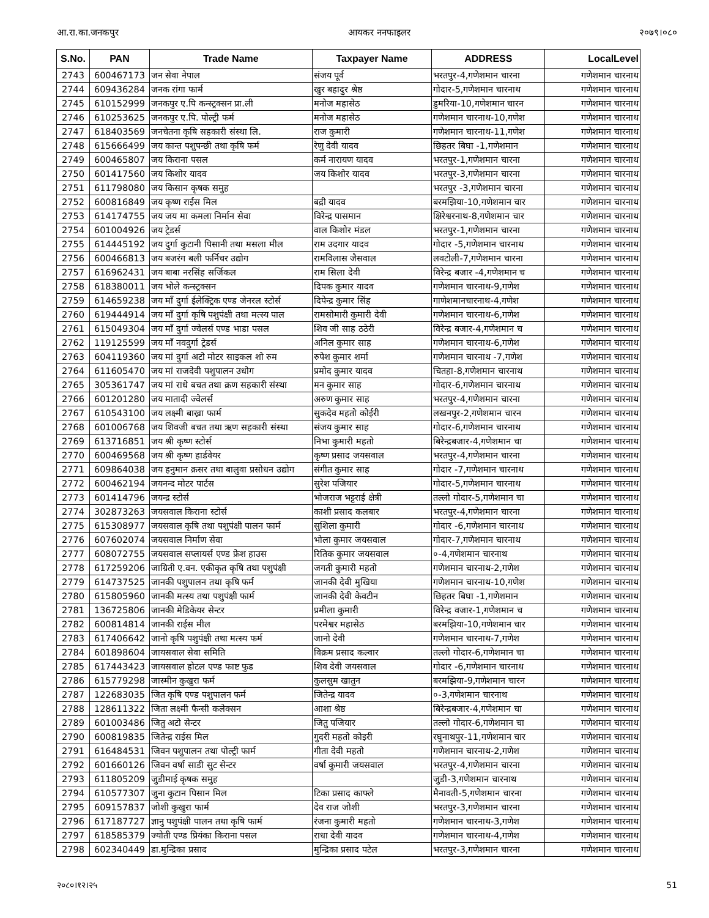आ.रा.का.जनकपुर आयकर ननफाइलर २०७९।०८०
| S.No. | PAN | Trade Name | Taxpayer Name | ADDRESS | LocalLevel |
| --- | --- | --- | --- | --- | --- |
| 2743 | 600467173 | जन सेवा नेपाल | संजय पूर्व | भरतपुर-4,गणेशमान चारना | गणेशमान चारनाथ |
| 2744 | 609436284 | जनक रांगा फार्म | खुर बहादुर श्रेष्ठ | गोदार-5,गणेशमान चारनाथ | गणेशमान चारनाथ |
| 2745 | 610152999 | जनकपुर ए.पि कन्स्ट्रक्सन प्रा.ली | मनोज महासेठ | डुमरिया-10,गणेशमान चारन | गणेशमान चारनाथ |
| 2746 | 610253625 | जनकपुर ए.पि. पोल्ट्री फर्म | मनोज महासेठ | गणेशमान चारनाथ-10,गणेश | गणेशमान चारनाथ |
| 2747 | 618403569 | जनचेतना कृषि सहकारी संस्था लि. | राज कुमारी | गणेशमान चारनाथ-11,गणेश | गणेशमान चारनाथ |
| 2748 | 615666499 | जय कान्त पशुपन्छी तथा कृषि फर्म | रेणु देवी यादव | छिहतर बिघा -1,गणेशमान | गणेशमान चारनाथ |
| 2749 | 600465807 | जय किराना पसल | कर्म नारायण यादव | भरतपुर-1,गणेशमान चारना | गणेशमान चारनाथ |
| 2750 | 601417560 | जय किशोर यादव | जय किशोर यादव | भरतपुर-3,गणेशमान चारना | गणेशमान चारनाथ |
| 2751 | 611798080 | जय किसान कृषक समुह | | भरतपुर -3,गणेशमान चारना | गणेशमान चारनाथ |
| 2752 | 600816849 | जय कृष्ण राईस मिल | बद्री यादव | बरमझिया-10,गणेशमान चार | गणेशमान चारनाथ |
| 2753 | 614174755 | जय जय मा कमला निर्मान सेवा | विरेन्द्र पासमान | क्षिरेश्वरनाथ-8,गणेशमान चार | गणेशमान चारनाथ |
| 2754 | 601004926 | जय ट्रेडर्स | वाल किशोर मंडल | भरतपुर-1,गणेशमान चारना | गणेशमान चारनाथ |
| 2755 | 614445192 | जय दुर्गा कुटानी पिसानी तथा मसला मील | राम उदगार यादव | गोदार -5,गणेशमान चारनाथ | गणेशमान चारनाथ |
| 2756 | 600466813 | जय बजरंग बली फर्निचर उद्योग | रामविलास जैसवाल | लवटोली-7,गणेशमान चारना | गणेशमान चारनाथ |
| 2757 | 616962431 | जय बाबा नरसिंह सर्जिकल | राम सिला देवी | विरेन्द्र बजार -4,गणेशमान च | गणेशमान चारनाथ |
| 2758 | 618380011 | जय भोले कन्स्ट्रक्सन | दिपक कुमार यादव | गणेशमान चारनाथ-9,गणेश | गणेशमान चारनाथ |
| 2759 | 614659238 | जय माँ दुर्गा ईलेक्ट्रिक एण्ड जेनरल स्टोर्स | दिपेन्द्र कुमार सिंह | गाणेशमानचारनाथ-4,गणेश | गणेशमान चारनाथ |
| 2760 | 619444914 | जय माँ दुर्गा कृषि पशुपंक्षी तथा मत्स्य पाल | रामसोमारी कुमारी देवी | गणेशमान चारनाथ-6,गणेश | गणेशमान चारनाथ |
| 2761 | 615049304 | जय माँ दुर्गा ज्वेलर्स एण्ड भाडा पसल | शिव जी साह ठठेरी | विरेन्द्र बजार-4,गणेशमान च | गणेशमान चारनाथ |
| 2762 | 119125599 | जय माँ नवदुर्गा ट्रेडर्स | अनिल कुमार साह | गणेशमान चारनाथ-6,गणेश | गणेशमान चारनाथ |
| 2763 | 604119360 | जय मां दुर्गा अटो मोटर साइकल शो रुम | रुपेश कुमार शर्मा | गणेशमान चारनाथ -7,गणेश | गणेशमान चारनाथ |
| 2764 | 611605470 | जय मां राजदेवी पशुपालन उधोग | प्रमोद कुमार यादव | चितहा-8,गणेशमान चारनाथ | गणेशमान चारनाथ |
| 2765 | 305361747 | जय मां राधे बचत तथा क्रण सहकारी संस्था | मन कुमार साह | गोदार-6,गणेशमान चारनाथ | गणेशमान चारनाथ |
| 2766 | 601201280 | जय मातादी ज्वेलर्स | अरुण कुमार साह | भरतपुर-4,गणेशमान चारना | गणेशमान चारनाथ |
| 2767 | 610543100 | जय लक्ष्मी बाख्रा फार्म | सुकदेव महतो कोईरी | लखनपुर-2,गणेशमान चारन | गणेशमान चारनाथ |
| 2768 | 601006768 | जय शिवजी बचत तथा ऋण सहकारी संस्था | संजय कुमार साह | गोदार-6,गणेशमान चारनाथ | गणेशमान चारनाथ |
| 2769 | 613716851 | जय श्री कृष्ण स्टोर्स | निभा कुमारी महतो | बिरेन्द्रबजार-4,गणेशमान चा | गणेशमान चारनाथ |
| 2770 | 600469568 | जय श्री कृष्ण हार्डवेयर | कृष्ण प्रसाद जयसवाल | भरतपुर-4,गणेशमान चारना | गणेशमान चारनाथ |
| 2771 | 609864038 | जय हनुमान क्रसर तथा बालुवा प्रसोधन उद्योग | संगीत कुमार साह | गोदार -7,गणेशमान चारनाथ | गणेशमान चारनाथ |
| 2772 | 600462194 | जयनन्द मोटर पार्टस | सुरेश पजियार | गोदार-5,गणेशमान चारनाथ | गणेशमान चारनाथ |
| 2773 | 601414796 | जयन्द्र स्टोर्स | भोजराज भट्टराई क्षेत्री | तल्लो गोदार-5,गणेशमान चा | गणेशमान चारनाथ |
| 2774 | 302873263 | जयसवाल किराना स्टोर्स | काशी प्रसाद कलबार | भरतपुर-4,गणेशमान चारना | गणेशमान चारनाथ |
| 2775 | 615308977 | जयसवाल कृषि तथा पशुपंक्षी पालन फार्म | सुशिला कुमारी | गोदार -6,गणेशमान चारनाथ | गणेशमान चारनाथ |
| 2776 | 607602074 | जयसवाल निर्माण सेवा | भोला कुमार जयसवाल | गोदार-7,गणेशमान चारनाथ | गणेशमान चारनाथ |
| 2777 | 608072755 | जयसवाल सप्लायर्स एण्ड फ्रेश हाउस | रितिक कुमार जयसवाल | ०-4,गणेशमान चारनाथ | गणेशमान चारनाथ |
| 2778 | 617259206 | जाग्रिती ए.वन. एकीकृत कृषि तथा पशुपंक्षी | जगती कुमारी महतो | गणेशमान चारनाथ-2,गणेश | गणेशमान चारनाथ |
| 2779 | 614737525 | जानकी पशुपालन तथा कृषि फर्म | जानकी देवी मुखिया | गणेशमान चारनाथ-10,गणेश | गणेशमान चारनाथ |
| 2780 | 615805960 | जानकी मत्स्य तथा पशुपंक्षी फार्म | जानकी देवी केवटीन | छिहतर बिघा -1,गणेशमान | गणेशमान चारनाथ |
| 2781 | 136725806 | जानकी मेडिकेयर सेन्टर | प्रमीला कुमारी | विरेन्द्र वजार-1,गणेशमान च | गणेशमान चारनाथ |
| 2782 | 600814814 | जानकी राईस मील | परमेश्वर महासेठ | बरमझिया-10,गणेशमान चार | गणेशमान चारनाथ |
| 2783 | 617406642 | जानो कृषि पशुपंक्षी तथा मत्स्य फर्म | जानो देवी | गणेशमान चारनाथ-7,गणेश | गणेशमान चारनाथ |
| 2784 | 601898604 | जायसवाल सेवा समिति | विक्रम प्रसाद कल्वार | तल्लो गोदार-6,गणेशमान चा | गणेशमान चारनाथ |
| 2785 | 617443423 | जायसवाल होटल एण्ड फाष्ट फुड | शिव देवी जयसवाल | गोदार -6,गणेशमान चारनाथ | गणेशमान चारनाथ |
| 2786 | 615779298 | जास्मीन कुखुरा फर्म | कुलसुम खातुन | बरमझिया-9,गणेशमान चारन | गणेशमान चारनाथ |
| 2787 | 122683035 | जित कृषि एण्ड पशुपालन फर्म | जितेन्द्र यादव | ०-3,गणेशमान चारनाथ | गणेशमान चारनाथ |
| 2788 | 128611322 | जिता लक्ष्मी फैन्सी कलेक्सन | आशा श्रेष्ठ | बिरेन्द्रबजार-4,गणेशमान चा | गणेशमान चारनाथ |
| 2789 | 601003486 | जितु अटो सेन्टर | जितु पजियार | तल्लो गोदार-6,गणेशमान चा | गणेशमान चारनाथ |
| 2790 | 600819835 | जितेन्द्र राईस मिल | गुदरी महतो कोइरी | रघुनाथपुर-11,गणेशमान चार | गणेशमान चारनाथ |
| 2791 | 616484531 | जिवन पशुपालन तथा पोल्ट्री फार्म | गीता देवी महतो | गणेशमान चारनाथ-2,गणेश | गणेशमान चारनाथ |
| 2792 | 601660126 | जिवन वर्षा साडी सुट सेन्टर | वर्षा कुमारी जयसवाल | भरतपुर-4,गणेशमान चारना | गणेशमान चारनाथ |
| 2793 | 611805209 | जुडीमाई कृषक समुह | | जुडी-3,गणेशमान चारनाथ | गणेशमान चारनाथ |
| 2794 | 610577307 | जुना कुटान पिसान मिल | टिका प्रसाद काफ्ले | मैनावती-5,गणेशमान चारना | गणेशमान चारनाथ |
| 2795 | 609157837 | जोशी कुखुरा फार्म | देव राज जोशी | भरतपुर-3,गणेशमान चारना | गणेशमान चारनाथ |
| 2796 | 617187727 | ज्ञानु पशुपंक्षी पालन तथा कृषि फार्म | रंजना कुमारी महतो | गणेशमान चारनाथ-3,गणेश | गणेशमान चारनाथ |
| 2797 | 618585379 | ज्योती एण्ड प्रियंका किराना पसल | राधा देवी यादव | गणेशमान चारनाथ-4,गणेश | गणेशमान चारनाथ |
| 2798 | 602340449 | डा.मुन्द्रिका प्रसाद | मुन्द्रिका प्रसाद पटेल | भरतपुर-3,गणेशमान चारना | गणेशमान चारनाथ |
२०८०।१२।२५ 51